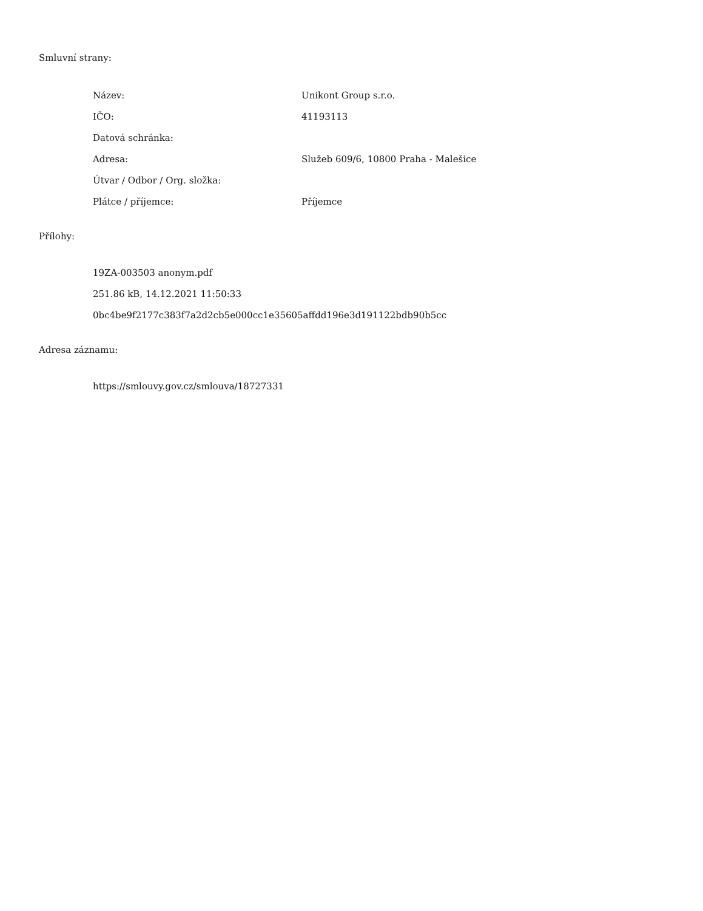Smluvní strany:
| Název: | Unikont Group s.r.o. |
| IČO: | 41193113 |
| Datová schránka: | |
| Adresa: | Služeb 609/6, 10800 Praha - Malešice |
| Útvar / Odbor / Org. složka: | |
| Plátce / příjemce: | Příjemce |
Přílohy:
19ZA-003503 anonym.pdf
251.86 kB, 14.12.2021 11:50:33
0bc4be9f2177c383f7a2d2cb5e000cc1e35605affdd196e3d191122bdb90b5cc
Adresa záznamu:
https://smlouvy.gov.cz/smlouva/18727331